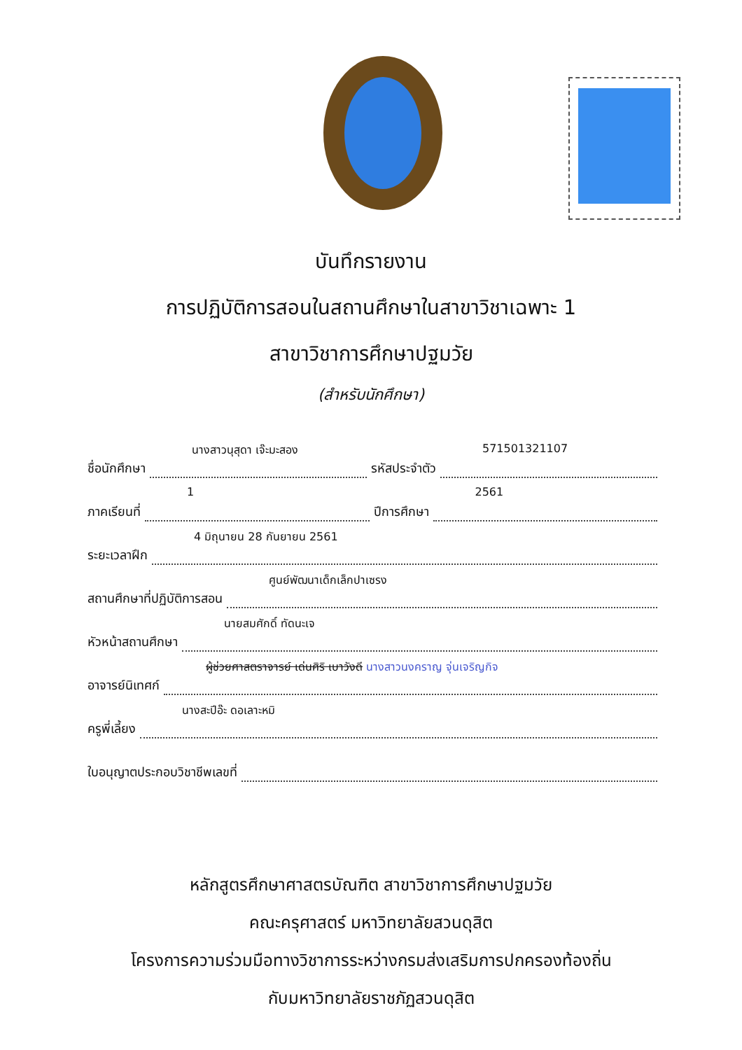บันทึกรายงาน
การปฏิบัติการสอนในสถานศึกษาในสาขาวิชาเฉพาะ 1
สาขาวิชาการศึกษาปฐมวัย
(สำหรับนักศึกษา)
ชื่อนักศึกษา
นางสาวนุสุดา เจ๊ะมะสอง
รหัสประจำตัว
571501321107
ภาคเรียนที่
1
ปีการศึกษา
2561
ระยะเวลาฝึก
4 มิถุนายน 28 กันยายน 2561
สถานศึกษาที่ปฏิบัติการสอน
ศูนย์พัฒนาเด็กเล็กปาเซรง
หัวหน้าสถานศึกษา
นายสมศักดิ์ ทัดนะเจ
อาจารย์นิเทศก์
ผู้ช่วยศาสตราจารย์ เด่นศิริ เบาวังดี นางสาวนงคราญ จุ่นเจริญกิจ
ครูพี่เลี้ยง
นางสะปีอ๊ะ ดอเลาะหมิ
ใบอนุญาตประกอบวิชาชีพเลขที่
หลักสูตรศึกษาศาสตรบัณฑิต สาขาวิชาการศึกษาปฐมวัย
คณะครุศาสตร์ มหาวิทยาลัยสวนดุสิต
โครงการความร่วมมือทางวิชาการระหว่างกรมส่งเสริมการปกครองท้องถิ่น
กับมหาวิทยาลัยราชภัฏสวนดุสิต